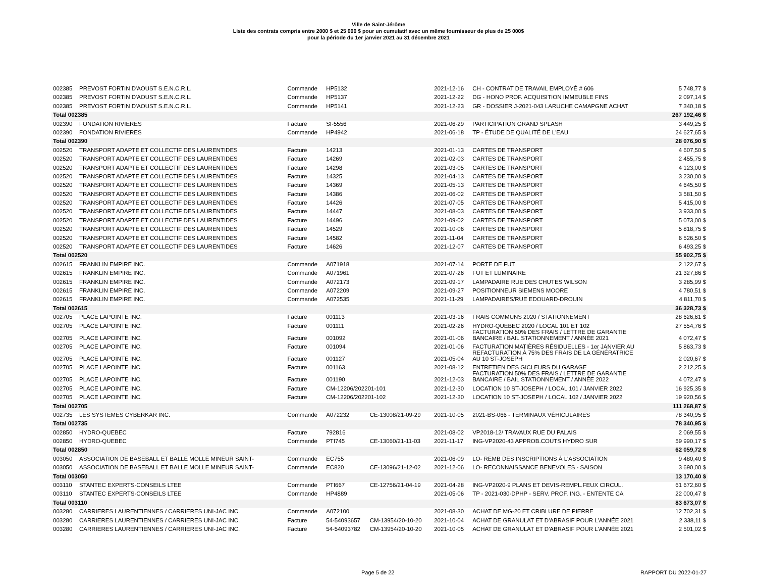Ville de Saint-Jérôme
Liste des contrats compris entre 2000 $ et 25 000 $ pour un cumulatif avec un même fournisseur de plus de 25 000$
pour la période du 1er janvier 2021 au 31 décembre 2021
| 002385 | PREVOST FORTIN D'AOUST S.E.N.C.R.L. | Commande | HP5132 | | 2021-12-16 | CH - CONTRAT DE TRAVAIL EMPLOYÉ # 606 | 5 748,77 $ |
| 002385 | PREVOST FORTIN D'AOUST S.E.N.C.R.L. | Commande | HP5137 | | 2021-12-22 | DG - HONO PROF. ACQUISITION IMMEUBLE FINS | 2 097,14 $ |
| 002385 | PREVOST FORTIN D'AOUST S.E.N.C.R.L. | Commande | HP5141 | | 2021-12-23 | GR - DOSSIER J-2021-043 LARUCHE CAMAPGNE ACHAT | 7 340,18 $ |
| Total 002385 | | | | | | | 267 192,46 $ |
| 002390 | FONDATION RIVIERES | Facture | SI-5556 | | 2021-06-29 | PARTICIPATION GRAND SPLASH | 3 449,25 $ |
| 002390 | FONDATION RIVIERES | Commande | HP4942 | | 2021-06-18 | TP - ÉTUDE DE QUALITÉ DE L'EAU | 24 627,65 $ |
| Total 002390 | | | | | | | 28 076,90 $ |
| 002520 | TRANSPORT ADAPTE ET COLLECTIF DES LAURENTIDES | Facture | 14213 | | 2021-01-13 | CARTES DE TRANSPORT | 4 607,50 $ |
| 002520 | TRANSPORT ADAPTE ET COLLECTIF DES LAURENTIDES | Facture | 14269 | | 2021-02-03 | CARTES DE TRANSPORT | 2 455,75 $ |
| 002520 | TRANSPORT ADAPTE ET COLLECTIF DES LAURENTIDES | Facture | 14298 | | 2021-03-05 | CARTES DE TRANSPORT | 4 123,00 $ |
| 002520 | TRANSPORT ADAPTE ET COLLECTIF DES LAURENTIDES | Facture | 14325 | | 2021-04-13 | CARTES DE TRANSPORT | 3 230,00 $ |
| 002520 | TRANSPORT ADAPTE ET COLLECTIF DES LAURENTIDES | Facture | 14369 | | 2021-05-13 | CARTES DE TRANSPORT | 4 645,50 $ |
| 002520 | TRANSPORT ADAPTE ET COLLECTIF DES LAURENTIDES | Facture | 14386 | | 2021-06-02 | CARTES DE TRANSPORT | 3 581,50 $ |
| 002520 | TRANSPORT ADAPTE ET COLLECTIF DES LAURENTIDES | Facture | 14426 | | 2021-07-05 | CARTES DE TRANSPORT | 5 415,00 $ |
| 002520 | TRANSPORT ADAPTE ET COLLECTIF DES LAURENTIDES | Facture | 14447 | | 2021-08-03 | CARTES DE TRANSPORT | 3 933,00 $ |
| 002520 | TRANSPORT ADAPTE ET COLLECTIF DES LAURENTIDES | Facture | 14496 | | 2021-09-02 | CARTES DE TRANSPORT | 5 073,00 $ |
| 002520 | TRANSPORT ADAPTE ET COLLECTIF DES LAURENTIDES | Facture | 14529 | | 2021-10-06 | CARTES DE TRANSPORT | 5 818,75 $ |
| 002520 | TRANSPORT ADAPTE ET COLLECTIF DES LAURENTIDES | Facture | 14582 | | 2021-11-04 | CARTES DE TRANSPORT | 6 526,50 $ |
| 002520 | TRANSPORT ADAPTE ET COLLECTIF DES LAURENTIDES | Facture | 14626 | | 2021-12-07 | CARTES DE TRANSPORT | 6 493,25 $ |
| Total 002520 | | | | | | | 55 902,75 $ |
| 002615 | FRANKLIN EMPIRE INC. | Commande | A071918 | | 2021-07-14 | PORTE DE FUT | 2 122,67 $ |
| 002615 | FRANKLIN EMPIRE INC. | Commande | A071961 | | 2021-07-26 | FUT ET LUMINAIRE | 21 327,86 $ |
| 002615 | FRANKLIN EMPIRE INC. | Commande | A072173 | | 2021-09-17 | LAMPADAIRE RUE DES CHUTES WILSON | 3 285,99 $ |
| 002615 | FRANKLIN EMPIRE INC. | Commande | A072209 | | 2021-09-27 | POSITIONNEUR SIEMENS MOORE | 4 780,51 $ |
| 002615 | FRANKLIN EMPIRE INC. | Commande | A072535 | | 2021-11-29 | LAMPADAIRES/RUE EDOUARD-DROUIN | 4 811,70 $ |
| Total 002615 | | | | | | | 36 328,73 $ |
| 002705 | PLACE LAPOINTE INC. | Facture | 001113 | | 2021-03-16 | FRAIS COMMUNS 2020 / STATIONNEMENT | 28 626,61 $ |
| 002705 | PLACE LAPOINTE INC. | Facture | 001111 | | 2021-02-26 | HYDRO-QUEBEC 2020 / LOCAL 101 ET 102 FACTURATION 50% DES FRAIS / LETTRE DE GARANTIE | 27 554,76 $ |
| 002705 | PLACE LAPOINTE INC. | Facture | 001092 | | 2021-01-06 | BANCAIRE / BAIL STATIONNEMENT / ANNÉE 2021 | 4 072,47 $ |
| 002705 | PLACE LAPOINTE INC. | Facture | 001094 | | 2021-01-06 | FACTURATION MATIÈRES RÉSIDUELLES - 1er JANVIER AU REFACTURATION À 75% DES FRAIS DE LA GÉNÉRATRICE | 5 863,73 $ |
| 002705 | PLACE LAPOINTE INC. | Facture | 001127 | | 2021-05-04 | AU 10 ST-JOSEPH | 2 020,67 $ |
| 002705 | PLACE LAPOINTE INC. | Facture | 001163 | | 2021-08-12 | ENTRETIEN DES GICLEURS DU GARAGE FACTURATION 50% DES FRAIS / LETTRE DE GARANTIE | 2 212,25 $ |
| 002705 | PLACE LAPOINTE INC. | Facture | 001190 | | 2021-12-03 | BANCAIRE / BAIL STATIONNEMENT / ANNÉE 2022 | 4 072,47 $ |
| 002705 | PLACE LAPOINTE INC. | Facture | CM-12206/202201-101 | | 2021-12-30 | LOCATION 10 ST-JOSEPH / LOCAL 101 / JANVIER 2022 | 16 925,35 $ |
| 002705 | PLACE LAPOINTE INC. | Facture | CM-12206/202201-102 | | 2021-12-30 | LOCATION 10 ST-JOSEPH / LOCAL 102 / JANVIER 2022 | 19 920,56 $ |
| Total 002705 | | | | | | | 111 268,87 $ |
| 002735 | LES SYSTEMES CYBERKAR INC. | Commande | A072232 | CE-13008/21-09-29 | 2021-10-05 | 2021-BS-066 - TERMINAUX VÉHICULAIRES | 78 340,95 $ |
| Total 002735 | | | | | | | 78 340,95 $ |
| 002850 | HYDRO-QUEBEC | Facture | 792816 | | 2021-08-02 | VP2018-12/ TRAVAUX RUE DU PALAIS | 2 069,55 $ |
| 002850 | HYDRO-QUEBEC | Commande | PTI745 | CE-13060/21-11-03 | 2021-11-17 | ING-VP2020-43 APPROB.COUTS HYDRO SUR | 59 990,17 $ |
| Total 002850 | | | | | | | 62 059,72 $ |
| 003050 | ASSOCIATION DE BASEBALL ET BALLE MOLLE MINEUR SAINT- | Commande | EC755 | | 2021-06-09 | LO- REMB DES INSCRIPTIONS À L'ASSOCIATION | 9 480,40 $ |
| 003050 | ASSOCIATION DE BASEBALL ET BALLE MOLLE MINEUR SAINT- | Commande | EC820 | CE-13096/21-12-02 | 2021-12-06 | LO- RECONNAISSANCE BENEVOLES - SAISON | 3 690,00 $ |
| Total 003050 | | | | | | | 13 170,40 $ |
| 003110 | STANTEC EXPERTS-CONSEILS LTEE | Commande | PTI667 | CE-12756/21-04-19 | 2021-04-28 | ING-VP2020-9 PLANS ET DEVIS-REMPL.FEUX CIRCUL. | 61 672,60 $ |
| 003110 | STANTEC EXPERTS-CONSEILS LTEE | Commande | HP4889 | | 2021-05-06 | TP - 2021-030-DPHP - SERV. PROF. ING. - ENTENTE CA | 22 000,47 $ |
| Total 003110 | | | | | | | 83 673,07 $ |
| 003280 | CARRIERES LAURENTIENNES / CARRIERES UNI-JAC INC. | Commande | A072100 | | 2021-08-30 | ACHAT DE MG-20 ET CRIBLURE DE PIERRE | 12 702,31 $ |
| 003280 | CARRIERES LAURENTIENNES / CARRIERES UNI-JAC INC. | Facture | 54-54093657 | CM-13954/20-10-20 | 2021-10-04 | ACHAT DE GRANULAT ET D'ABRASIF POUR L'ANNÉE 2021 | 2 338,11 $ |
| 003280 | CARRIERES LAURENTIENNES / CARRIERES UNI-JAC INC. | Facture | 54-54093782 | CM-13954/20-10-20 | 2021-10-05 | ACHAT DE GRANULAT ET D'ABRASIF POUR L'ANNÉE 2021 | 2 501,02 $ |
Page 5 de 22 RAPPORT DU 2022-01-27